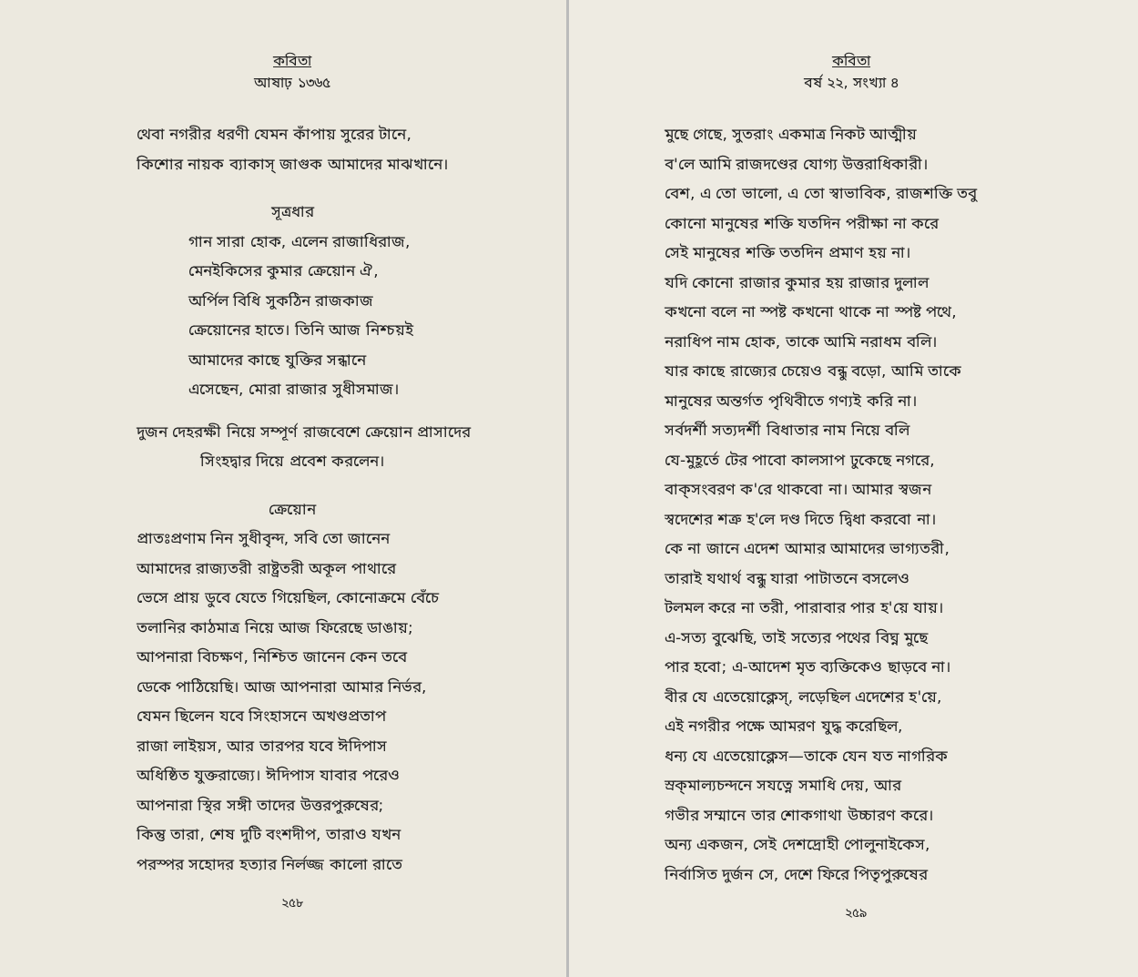কবিতা
আষাঢ় ১৩৬৫
থেবা নগরীর ধরণী যেমন কাঁপায় সুরের টানে,
কিশোর নায়ক ব্যাকাস্‌ জাগুক আমাদের মাঝখানে।
সূত্রধার
গান সারা হোক, এলেন রাজাধিরাজ,
মেনইকিসের কুমার ক্রেয়োন ঐ,
অর্পিল বিধি সুকঠিন রাজকাজ
ক্রেয়োনের হাতে। তিনি আজ নিশ্চয়ই
আমাদের কাছে যুক্তির সন্ধানে
এসেছেন, মোরা রাজার সুধীসমাজ।
দুজন দেহরক্ষী নিয়ে সম্পূর্ণ রাজবেশে ক্রেয়োন প্রাসাদের
সিংহদ্বার দিয়ে প্রবেশ করলেন।
ক্রেয়োন
প্রাতঃপ্রণাম নিন সুধীবৃন্দ, সবি তো জানেন
আমাদের রাজ্যতরী রাষ্ট্রতরী অকূল পাথারে
ভেসে প্রায় ডুবে যেতে গিয়েছিল, কোনোক্রমে বেঁচে
তলানির কাঠমাত্র নিয়ে আজ ফিরেছে ডাঙায়;
আপনারা বিচক্ষণ, নিশ্চিত জানেন কেন তবে
ডেকে পাঠিয়েছি। আজ আপনারা আমার নির্ভর,
যেমন ছিলেন যবে সিংহাসনে অখণ্ডপ্রতাপ
রাজা লাইয়স, আর তারপর যবে ঈদিপাস
অধিষ্ঠিত যুক্তরাজ্যে। ঈদিপাস যাবার পরেও
আপনারা স্থির সঙ্গী তাদের উত্তরপুরুষের;
কিন্তু তারা, শেষ দুটি বংশদীপ, তারাও যখন
পরস্পর সহোদর হত্যার নির্লজ্জ কালো রাতে
২৫৮
কবিতা
বর্ষ ২২, সংখ্যা ৪
মুছে গেছে, সুতরাং একমাত্র নিকট আত্মীয়
ব'লে আমি রাজদণ্ডের যোগ্য উত্তরাধিকারী।
বেশ, এ তো ভালো, এ তো স্বাভাবিক, রাজশক্তি তবু
কোনো মানুষের শক্তি যতদিন পরীক্ষা না করে
সেই মানুষের শক্তি ততদিন প্রমাণ হয় না।
যদি কোনো রাজার কুমার হয় রাজার দুলাল
কখনো বলে না স্পষ্ট কখনো থাকে না স্পষ্ট পথে,
নরাধিপ নাম হোক, তাকে আমি নরাধম বলি।
যার কাছে রাজ্যের চেয়েও বন্ধু বড়ো, আমি তাকে
মানুষের অন্তর্গত পৃথিবীতে গণ্যই করি না।
সর্বদর্শী সত্যদর্শী বিধাতার নাম নিয়ে বলি
যে-মুহূর্তে টের পাবো কালসাপ ঢুকেছে নগরে,
বাক্‌সংবরণ ক'রে থাকবো না। আমার স্বজন
স্বদেশের শত্রু হ'লে দণ্ড দিতে দ্বিধা করবো না।
কে না জানে এদেশ আমার আমাদের ভাগ্যতরী,
তারাই যথার্থ বন্ধু যারা পাটাতনে বসলেও
টলমল করে না তরী, পারাবার পার হ'য়ে যায়।
এ-সত্য বুঝেছি, তাই সত্যের পথের বিঘ্ন মুছে
পার হবো; এ-আদেশ মৃত ব্যক্তিকেও ছাড়বে না।
বীর যে এতেয়োক্লেস্‌, লড়েছিল এদেশের হ'য়ে,
এই নগরীর পক্ষে আমরণ যুদ্ধ করেছিল,
ধন্য যে এতেয়োক্লেস—তাকে যেন যত নাগরিক
স্রক্‌মাল্যচন্দনে সযত্নে সমাধি দেয়, আর
গভীর সম্মানে তার শোকগাথা উচ্চারণ করে।
অন্য একজন, সেই দেশদ্রোহী পোলুনাইকেস,
নির্বাসিত দুর্জন সে, দেশে ফিরে পিতৃপুরুষের
২৫৯